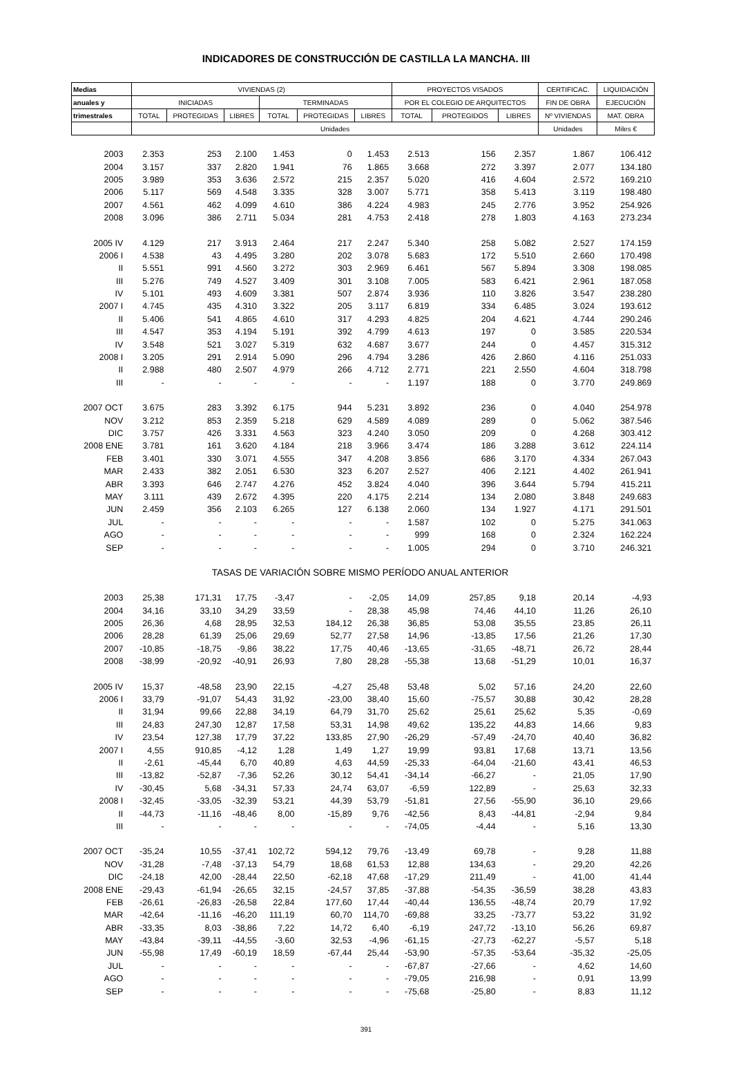INDICADORES DE CONSTRUCCIÓN DE CASTILLA LA MANCHA. III
| Medias | VIVIENDAS (2) | | | | | | PROYECTOS VISADOS | | | CERTIFICAC. | LIQUIDACIÓN |
| --- | --- | --- | --- | --- | --- | --- | --- | --- | --- | --- | --- |
| anuales y | INICIADAS | | | TERMINADAS | | | POR EL COLEGIO DE ARQUITECTOS | | | FIN DE OBRA | EJECUCIÓN |
| trimestrales | TOTAL | PROTEGIDAS | LIBRES | TOTAL | PROTEGIDAS | LIBRES | TOTAL | PROTEGIDOS | LIBRES | Nº VIVIENDAS | MAT. OBRA |
| | Unidades | | | | | | | | | Unidades | Miles € |
| 2003 | 2.353 | 253 | 2.100 | 1.453 | 0 | 1.453 | 2.513 | 156 | 2.357 | 1.867 | 106.412 |
| 2004 | 3.157 | 337 | 2.820 | 1.941 | 76 | 1.865 | 3.668 | 272 | 3.397 | 2.077 | 134.180 |
| 2005 | 3.989 | 353 | 3.636 | 2.572 | 215 | 2.357 | 5.020 | 416 | 4.604 | 2.572 | 169.210 |
| 2006 | 5.117 | 569 | 4.548 | 3.335 | 328 | 3.007 | 5.771 | 358 | 5.413 | 3.119 | 198.480 |
| 2007 | 4.561 | 462 | 4.099 | 4.610 | 386 | 4.224 | 4.983 | 245 | 2.776 | 3.952 | 254.926 |
| 2008 | 3.096 | 386 | 2.711 | 5.034 | 281 | 4.753 | 2.418 | 278 | 1.803 | 4.163 | 273.234 |
| 2005 IV | 4.129 | 217 | 3.913 | 2.464 | 217 | 2.247 | 5.340 | 258 | 5.082 | 2.527 | 174.159 |
| 2006 I | 4.538 | 43 | 4.495 | 3.280 | 202 | 3.078 | 5.683 | 172 | 5.510 | 2.660 | 170.498 |
| II | 5.551 | 991 | 4.560 | 3.272 | 303 | 2.969 | 6.461 | 567 | 5.894 | 3.308 | 198.085 |
| III | 5.276 | 749 | 4.527 | 3.409 | 301 | 3.108 | 7.005 | 583 | 6.421 | 2.961 | 187.058 |
| IV | 5.101 | 493 | 4.609 | 3.381 | 507 | 2.874 | 3.936 | 110 | 3.826 | 3.547 | 238.280 |
| 2007 I | 4.745 | 435 | 4.310 | 3.322 | 205 | 3.117 | 6.819 | 334 | 6.485 | 3.024 | 193.612 |
| II | 5.406 | 541 | 4.865 | 4.610 | 317 | 4.293 | 4.825 | 204 | 4.621 | 4.744 | 290.246 |
| III | 4.547 | 353 | 4.194 | 5.191 | 392 | 4.799 | 4.613 | 197 | 0 | 3.585 | 220.534 |
| IV | 3.548 | 521 | 3.027 | 5.319 | 632 | 4.687 | 3.677 | 244 | 0 | 4.457 | 315.312 |
| 2008 I | 3.205 | 291 | 2.914 | 5.090 | 296 | 4.794 | 3.286 | 426 | 2.860 | 4.116 | 251.033 |
| II | 2.988 | 480 | 2.507 | 4.979 | 266 | 4.712 | 2.771 | 221 | 2.550 | 4.604 | 318.798 |
| III | - | - | - | - | - | - | 1.197 | 188 | 0 | 3.770 | 249.869 |
| 2007 OCT | 3.675 | 283 | 3.392 | 6.175 | 944 | 5.231 | 3.892 | 236 | 0 | 4.040 | 254.978 |
| NOV | 3.212 | 853 | 2.359 | 5.218 | 629 | 4.589 | 4.089 | 289 | 0 | 5.062 | 387.546 |
| DIC | 3.757 | 426 | 3.331 | 4.563 | 323 | 4.240 | 3.050 | 209 | 0 | 4.268 | 303.412 |
| 2008 ENE | 3.781 | 161 | 3.620 | 4.184 | 218 | 3.966 | 3.474 | 186 | 3.288 | 3.612 | 224.114 |
| FEB | 3.401 | 330 | 3.071 | 4.555 | 347 | 4.208 | 3.856 | 686 | 3.170 | 4.334 | 267.043 |
| MAR | 2.433 | 382 | 2.051 | 6.530 | 323 | 6.207 | 2.527 | 406 | 2.121 | 4.402 | 261.941 |
| ABR | 3.393 | 646 | 2.747 | 4.276 | 452 | 3.824 | 4.040 | 396 | 3.644 | 5.794 | 415.211 |
| MAY | 3.111 | 439 | 2.672 | 4.395 | 220 | 4.175 | 2.214 | 134 | 2.080 | 3.848 | 249.683 |
| JUN | 2.459 | 356 | 2.103 | 6.265 | 127 | 6.138 | 2.060 | 134 | 1.927 | 4.171 | 291.501 |
| JUL | - | - | - | - | - | - | 1.587 | 102 | 0 | 5.275 | 341.063 |
| AGO | - | - | - | - | - | - | 999 | 168 | 0 | 2.324 | 162.224 |
| SEP | - | - | - | - | - | - | 1.005 | 294 | 0 | 3.710 | 246.321 |
| TASAS DE VARIACIÓN SOBRE MISMO PERÍODO ANUAL ANTERIOR | | | | | | | | | | | |
| 2003 | 25,38 | 171,31 | 17,75 | -3,47 | - | -2,05 | 14,09 | 257,85 | 9,18 | 20,14 | -4,93 |
| 2004 | 34,16 | 33,10 | 34,29 | 33,59 | - | 28,38 | 45,98 | 74,46 | 44,10 | 11,26 | 26,10 |
| 2005 | 26,36 | 4,68 | 28,95 | 32,53 | 184,12 | 26,38 | 36,85 | 53,08 | 35,55 | 23,85 | 26,11 |
| 2006 | 28,28 | 61,39 | 25,06 | 29,69 | 52,77 | 27,58 | 14,96 | -13,85 | 17,56 | 21,26 | 17,30 |
| 2007 | -10,85 | -18,75 | -9,86 | 38,22 | 17,75 | 40,46 | -13,65 | -31,65 | -48,71 | 26,72 | 28,44 |
| 2008 | -38,99 | -20,92 | -40,91 | 26,93 | 7,80 | 28,28 | -55,38 | 13,68 | -51,29 | 10,01 | 16,37 |
| 2005 IV | 15,37 | -48,58 | 23,90 | 22,15 | -4,27 | 25,48 | 53,48 | 5,02 | 57,16 | 24,20 | 22,60 |
| 2006 I | 33,79 | -91,07 | 54,43 | 31,92 | -23,00 | 38,40 | 15,60 | -75,57 | 30,88 | 30,42 | 28,28 |
| II | 31,94 | 99,66 | 22,88 | 34,19 | 64,79 | 31,70 | 25,62 | 25,61 | 25,62 | 5,35 | -0,69 |
| III | 24,83 | 247,30 | 12,87 | 17,58 | 53,31 | 14,98 | 49,62 | 135,22 | 44,83 | 14,66 | 9,83 |
| IV | 23,54 | 127,38 | 17,79 | 37,22 | 133,85 | 27,90 | -26,29 | -57,49 | -24,70 | 40,40 | 36,82 |
| 2007 I | 4,55 | 910,85 | -4,12 | 1,28 | 1,49 | 1,27 | 19,99 | 93,81 | 17,68 | 13,71 | 13,56 |
| II | -2,61 | -45,44 | 6,70 | 40,89 | 4,63 | 44,59 | -25,33 | -64,04 | -21,60 | 43,41 | 46,53 |
| III | -13,82 | -52,87 | -7,36 | 52,26 | 30,12 | 54,41 | -34,14 | -66,27 | - | 21,05 | 17,90 |
| IV | -30,45 | 5,68 | -34,31 | 57,33 | 24,74 | 63,07 | -6,59 | 122,89 | - | 25,63 | 32,33 |
| 2008 I | -32,45 | -33,05 | -32,39 | 53,21 | 44,39 | 53,79 | -51,81 | 27,56 | -55,90 | 36,10 | 29,66 |
| II | -44,73 | -11,16 | -48,46 | 8,00 | -15,89 | 9,76 | -42,56 | 8,43 | -44,81 | -2,94 | 9,84 |
| III | - | - | - | - | - | - | -74,05 | -4,44 | - | 5,16 | 13,30 |
| 2007 OCT | -35,24 | 10,55 | -37,41 | 102,72 | 594,12 | 79,76 | -13,49 | 69,78 | - | 9,28 | 11,88 |
| NOV | -31,28 | -7,48 | -37,13 | 54,79 | 18,68 | 61,53 | 12,88 | 134,63 | - | 29,20 | 42,26 |
| DIC | -24,18 | 42,00 | -28,44 | 22,50 | -62,18 | 47,68 | -17,29 | 211,49 | - | 41,00 | 41,44 |
| 2008 ENE | -29,43 | -61,94 | -26,65 | 32,15 | -24,57 | 37,85 | -37,88 | -54,35 | -36,59 | 38,28 | 43,83 |
| FEB | -26,61 | -26,83 | -26,58 | 22,84 | 177,60 | 17,44 | -40,44 | 136,55 | -48,74 | 20,79 | 17,92 |
| MAR | -42,64 | -11,16 | -46,20 | 111,19 | 60,70 | 114,70 | -69,88 | 33,25 | -73,77 | 53,22 | 31,92 |
| ABR | -33,35 | 8,03 | -38,86 | 7,22 | 14,72 | 6,40 | -6,19 | 247,72 | -13,10 | 56,26 | 69,87 |
| MAY | -43,84 | -39,11 | -44,55 | -3,60 | 32,53 | -4,96 | -61,15 | -27,73 | -62,27 | -5,57 | 5,18 |
| JUN | -55,98 | 17,49 | -60,19 | 18,59 | -67,44 | 25,44 | -53,90 | -57,35 | -53,64 | -35,32 | -25,05 |
| JUL | - | - | - | - | - | - | -67,87 | -27,66 | - | 4,62 | 14,60 |
| AGO | - | - | - | - | - | - | -79,05 | 216,98 | - | 0,91 | 13,99 |
| SEP | - | - | - | - | - | - | -75,68 | -25,80 | - | 8,83 | 11,12 |
391